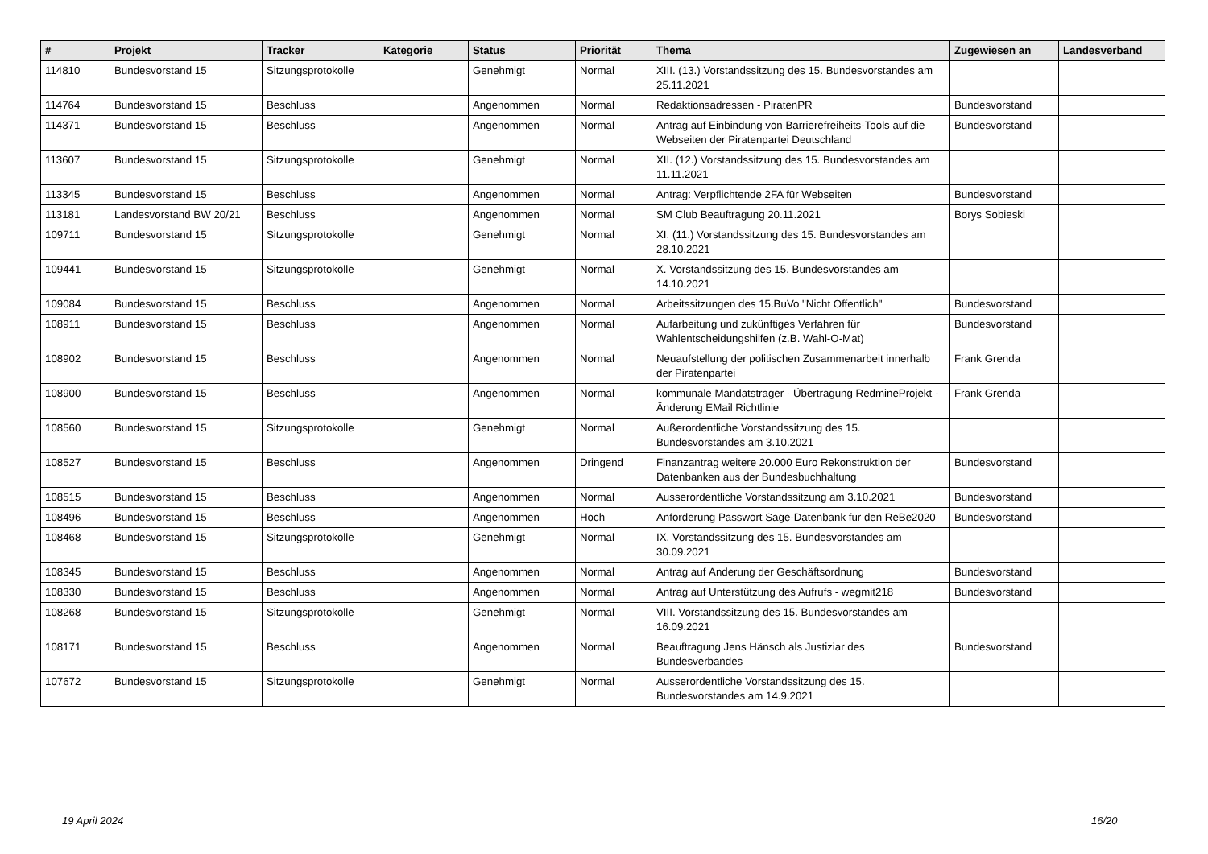| # | Projekt | Tracker | Kategorie | Status | Priorität | Thema | Zugewiesen an | Landesverband |
| --- | --- | --- | --- | --- | --- | --- | --- | --- |
| 114810 | Bundesvorstand 15 | Sitzungsprotokolle | | Genehmigt | Normal | XIII. (13.) Vorstandssitzung des 15. Bundesvorstandes am 25.11.2021 | | |
| 114764 | Bundesvorstand 15 | Beschluss | | Angenommen | Normal | Redaktionsadressen - PiratenPR | Bundesvorstand | |
| 114371 | Bundesvorstand 15 | Beschluss | | Angenommen | Normal | Antrag auf Einbindung von Barrierefreiheits-Tools auf die Webseiten der Piratenpartei Deutschland | Bundesvorstand | |
| 113607 | Bundesvorstand 15 | Sitzungsprotokolle | | Genehmigt | Normal | XII. (12.) Vorstandssitzung des 15. Bundesvorstandes am 11.11.2021 | | |
| 113345 | Bundesvorstand 15 | Beschluss | | Angenommen | Normal | Antrag: Verpflichtende 2FA für Webseiten | Bundesvorstand | |
| 113181 | Landesvorstand BW 20/21 | Beschluss | | Angenommen | Normal | SM Club Beauftragung 20.11.2021 | Borys Sobieski | |
| 109711 | Bundesvorstand 15 | Sitzungsprotokolle | | Genehmigt | Normal | XI. (11.) Vorstandssitzung des 15. Bundesvorstandes am 28.10.2021 | | |
| 109441 | Bundesvorstand 15 | Sitzungsprotokolle | | Genehmigt | Normal | X. Vorstandssitzung des 15. Bundesvorstandes am 14.10.2021 | | |
| 109084 | Bundesvorstand 15 | Beschluss | | Angenommen | Normal | Arbeitssitzungen des 15.BuVo "Nicht Öffentlich" | Bundesvorstand | |
| 108911 | Bundesvorstand 15 | Beschluss | | Angenommen | Normal | Aufarbeitung und zukünftiges Verfahren für Wahlentscheidungshilfen (z.B. Wahl-O-Mat) | Bundesvorstand | |
| 108902 | Bundesvorstand 15 | Beschluss | | Angenommen | Normal | Neuaufstellung der politischen Zusammenarbeit innerhalb der Piratenpartei | Frank Grenda | |
| 108900 | Bundesvorstand 15 | Beschluss | | Angenommen | Normal | kommunale Mandatsträger - Übertragung RedmineProjekt - Änderung EMail Richtlinie | Frank Grenda | |
| 108560 | Bundesvorstand 15 | Sitzungsprotokolle | | Genehmigt | Normal | Außerordentliche Vorstandssitzung des 15. Bundesvorstandes am 3.10.2021 | | |
| 108527 | Bundesvorstand 15 | Beschluss | | Angenommen | Dringend | Finanzantrag weitere 20.000 Euro Rekonstruktion der Datenbanken aus der Bundesbuchhaltung | Bundesvorstand | |
| 108515 | Bundesvorstand 15 | Beschluss | | Angenommen | Normal | Ausserordentliche Vorstandssitzung am 3.10.2021 | Bundesvorstand | |
| 108496 | Bundesvorstand 15 | Beschluss | | Angenommen | Hoch | Anforderung Passwort Sage-Datenbank für den ReBe2020 | Bundesvorstand | |
| 108468 | Bundesvorstand 15 | Sitzungsprotokolle | | Genehmigt | Normal | IX. Vorstandssitzung des 15. Bundesvorstandes am 30.09.2021 | | |
| 108345 | Bundesvorstand 15 | Beschluss | | Angenommen | Normal | Antrag auf Änderung der Geschäftsordnung | Bundesvorstand | |
| 108330 | Bundesvorstand 15 | Beschluss | | Angenommen | Normal | Antrag auf Unterstützung des Aufrufs - wegmit218 | Bundesvorstand | |
| 108268 | Bundesvorstand 15 | Sitzungsprotokolle | | Genehmigt | Normal | VIII. Vorstandssitzung des 15. Bundesvorstandes am 16.09.2021 | | |
| 108171 | Bundesvorstand 15 | Beschluss | | Angenommen | Normal | Beauftragung Jens Hänsch als Justiziar des Bundesverbandes | Bundesvorstand | |
| 107672 | Bundesvorstand 15 | Sitzungsprotokolle | | Genehmigt | Normal | Ausserordentliche Vorstandssitzung des 15. Bundesvorstandes am 14.9.2021 | | |
19 April 2024 16/20